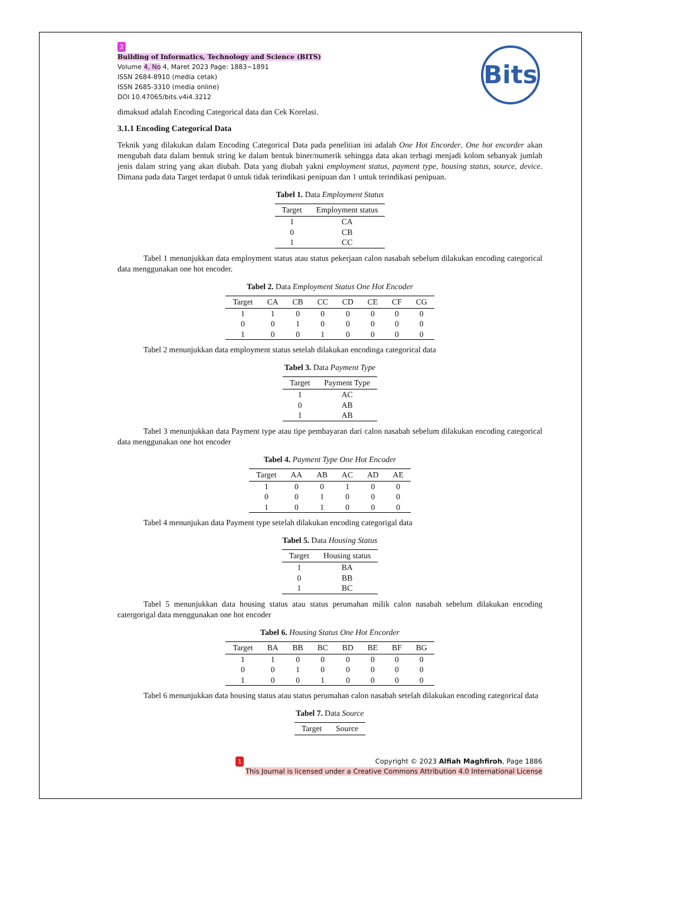Bits
2
Building of Informatics, Technology and Science (BITS)
Volume 4, No 4, Maret 2023 Page: 1883−1891
ISSN 2684-8910 (media cetak)
ISSN 2685-3310 (media online)
DOI 10.47065/bits.v4i4.3212
dimaksud adalah Encoding Categorical data dan Cek Korelasi.
3.1.1 Encoding Categorical Data
Teknik yang dilakukan dalam Encoding Categorical Data pada penelitian ini adalah One Hot Encorder. One hot encorder akan mengubah data dalam bentuk string ke dalam bentuk biner/numerik sehingga data akan terbagi menjadi kolom sebanyak jumlah jenis dalam string yang akan diubah. Data yang diubah yakni employment status, payment type, housing status, source, device. Dimana pada data Target terdapat 0 untuk tidak terindikasi penipuan dan 1 untuk terindikasi penipuan.
Tabel 1. Data Employment Status
| Target | Employment status |
| --- | --- |
| 1 | CA |
| 0 | CB |
| 1 | CC |
Tabel 1 menunjukkan data employment status atau status pekerjaan calon nasabah sebelum dilakukan encoding categorical data menggunakan one hot encoder.
Tabel 2. Data Employment Status One Hot Encoder
| Target | CA | CB | CC | CD | CE | CF | CG |
| --- | --- | --- | --- | --- | --- | --- | --- |
| 1 | 1 | 0 | 0 | 0 | 0 | 0 | 0 |
| 0 | 0 | 1 | 0 | 0 | 0 | 0 | 0 |
| 1 | 0 | 0 | 1 | 0 | 0 | 0 | 0 |
Tabel 2 menunjukkan data employment status setelah dilakukan encodinga categorical data
Tabel 3. Data Payment Type
| Target | Payment Type |
| --- | --- |
| 1 | AC |
| 0 | AB |
| 1 | AB |
Tabel 3 menunjukkan data Payment type atau tipe pembayaran dari calon nasabah sebelum dilakukan encoding categorical data menggunakan one hot encoder
Tabel 4. Payment Type One Hot Encoder
| Target | AA | AB | AC | AD | AE |
| --- | --- | --- | --- | --- | --- |
| 1 | 0 | 0 | 1 | 0 | 0 |
| 0 | 0 | 1 | 0 | 0 | 0 |
| 1 | 0 | 1 | 0 | 0 | 0 |
Tabel 4 menunjukan data Payment type setelah dilakukan encoding categorigal data
Tabel 5. Data Housing Status
| Target | Housing status |
| --- | --- |
| 1 | BA |
| 0 | BB |
| 1 | BC |
Tabel 5 menunjukkan data housing status atau status perumahan milik calon nasabah sebelum dilakukan encoding catergorigal data menggunakan one hot encoder
Tabel 6. Housing Status One Hot Encorder
| Target | BA | BB | BC | BD | BE | BF | BG |
| --- | --- | --- | --- | --- | --- | --- | --- |
| 1 | 1 | 0 | 0 | 0 | 0 | 0 | 0 |
| 0 | 0 | 1 | 0 | 0 | 0 | 0 | 0 |
| 1 | 0 | 0 | 1 | 0 | 0 | 0 | 0 |
Tabel 6 menunjukkan data housing status atau status perumahan calon nasabah setelah dilakukan encoding categorical data
Tabel 7. Data Source
| Target | Source |
| --- | --- |
1 Copyright © 2023 Alfiah Maghfiroh, Page 1886
This Journal is licensed under a Creative Commons Attribution 4.0 International License